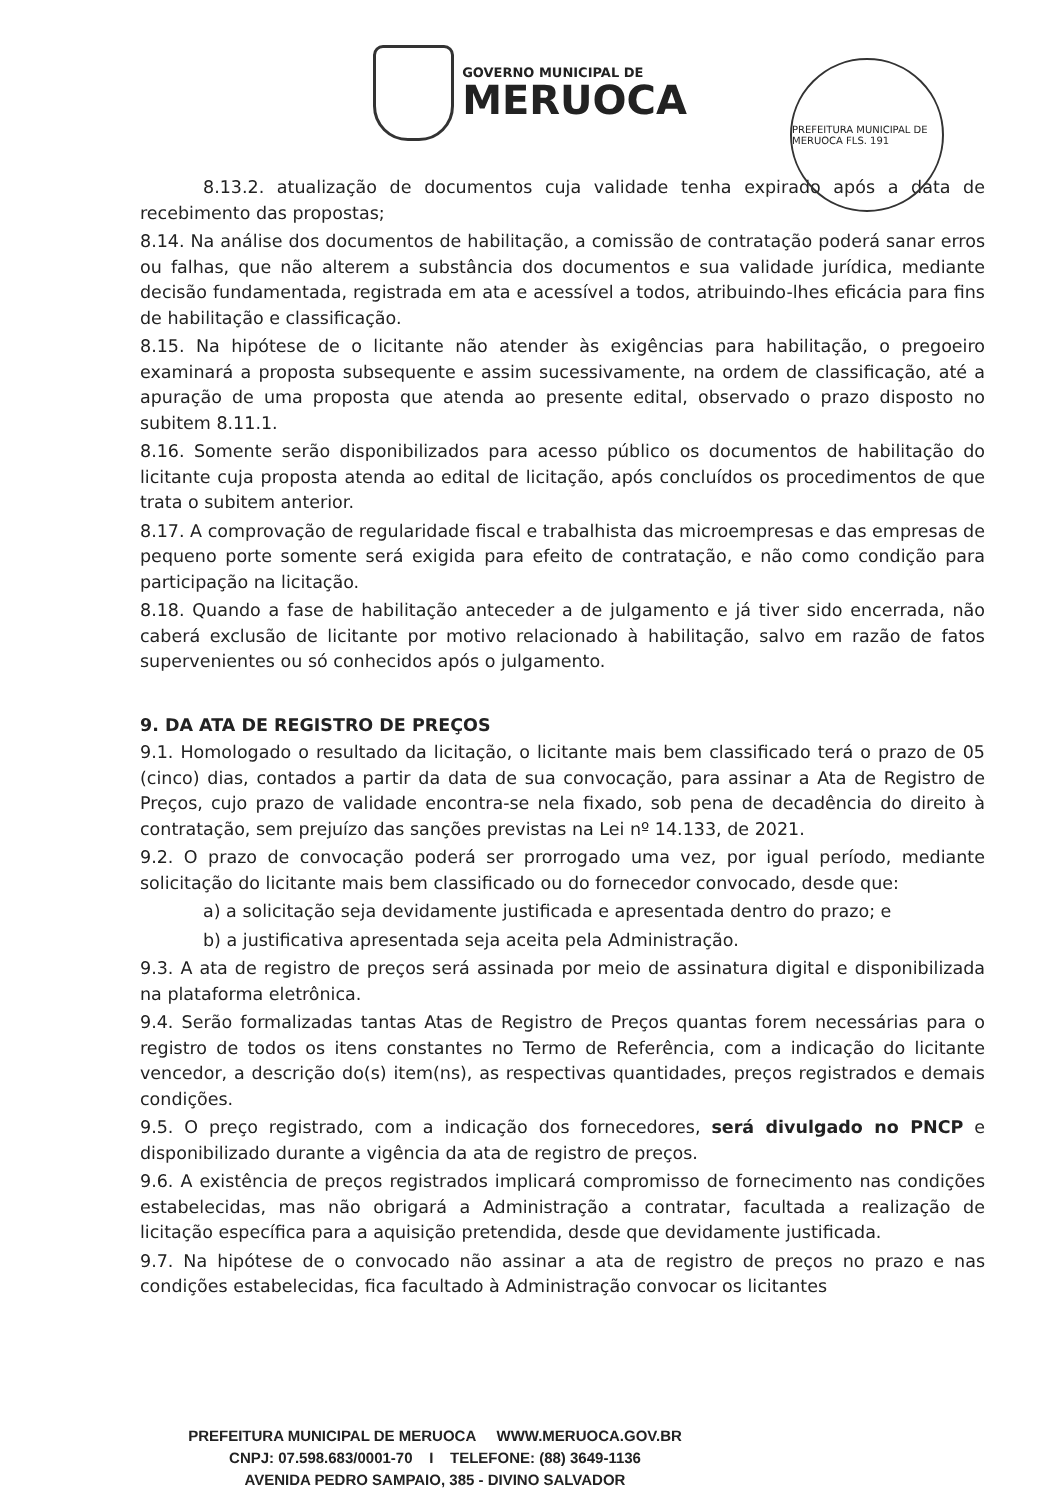GOVERNO MUNICIPAL DE
MERUOCA
PREFEITURA MUNICIPAL DE MERUOCA FLS. 191
8.13.2. atualização de documentos cuja validade tenha expirado após a data de recebimento das propostas;
8.14. Na análise dos documentos de habilitação, a comissão de contratação poderá sanar erros ou falhas, que não alterem a substância dos documentos e sua validade jurídica, mediante decisão fundamentada, registrada em ata e acessível a todos, atribuindo-lhes eficácia para fins de habilitação e classificação.
8.15. Na hipótese de o licitante não atender às exigências para habilitação, o pregoeiro examinará a proposta subsequente e assim sucessivamente, na ordem de classificação, até a apuração de uma proposta que atenda ao presente edital, observado o prazo disposto no subitem 8.11.1.
8.16. Somente serão disponibilizados para acesso público os documentos de habilitação do licitante cuja proposta atenda ao edital de licitação, após concluídos os procedimentos de que trata o subitem anterior.
8.17. A comprovação de regularidade fiscal e trabalhista das microempresas e das empresas de pequeno porte somente será exigida para efeito de contratação, e não como condição para participação na licitação.
8.18. Quando a fase de habilitação anteceder a de julgamento e já tiver sido encerrada, não caberá exclusão de licitante por motivo relacionado à habilitação, salvo em razão de fatos supervenientes ou só conhecidos após o julgamento.
9. DA ATA DE REGISTRO DE PREÇOS
9.1. Homologado o resultado da licitação, o licitante mais bem classificado terá o prazo de 05 (cinco) dias, contados a partir da data de sua convocação, para assinar a Ata de Registro de Preços, cujo prazo de validade encontra-se nela fixado, sob pena de decadência do direito à contratação, sem prejuízo das sanções previstas na Lei nº 14.133, de 2021.
9.2. O prazo de convocação poderá ser prorrogado uma vez, por igual período, mediante solicitação do licitante mais bem classificado ou do fornecedor convocado, desde que:
a) a solicitação seja devidamente justificada e apresentada dentro do prazo; e
b) a justificativa apresentada seja aceita pela Administração.
9.3. A ata de registro de preços será assinada por meio de assinatura digital e disponibilizada na plataforma eletrônica.
9.4. Serão formalizadas tantas Atas de Registro de Preços quantas forem necessárias para o registro de todos os itens constantes no Termo de Referência, com a indicação do licitante vencedor, a descrição do(s) item(ns), as respectivas quantidades, preços registrados e demais condições.
9.5. O preço registrado, com a indicação dos fornecedores, será divulgado no PNCP e disponibilizado durante a vigência da ata de registro de preços.
9.6. A existência de preços registrados implicará compromisso de fornecimento nas condições estabelecidas, mas não obrigará a Administração a contratar, facultada a realização de licitação específica para a aquisição pretendida, desde que devidamente justificada.
9.7. Na hipótese de o convocado não assinar a ata de registro de preços no prazo e nas condições estabelecidas, fica facultado à Administração convocar os licitantes
PREFEITURA MUNICIPAL DE MERUOCA WWW.MERUOCA.GOV.BR
CNPJ: 07.598.683/0001-70 I TELEFONE: (88) 3649-1136
AVENIDA PEDRO SAMPAIO, 385 - DIVINO SALVADOR